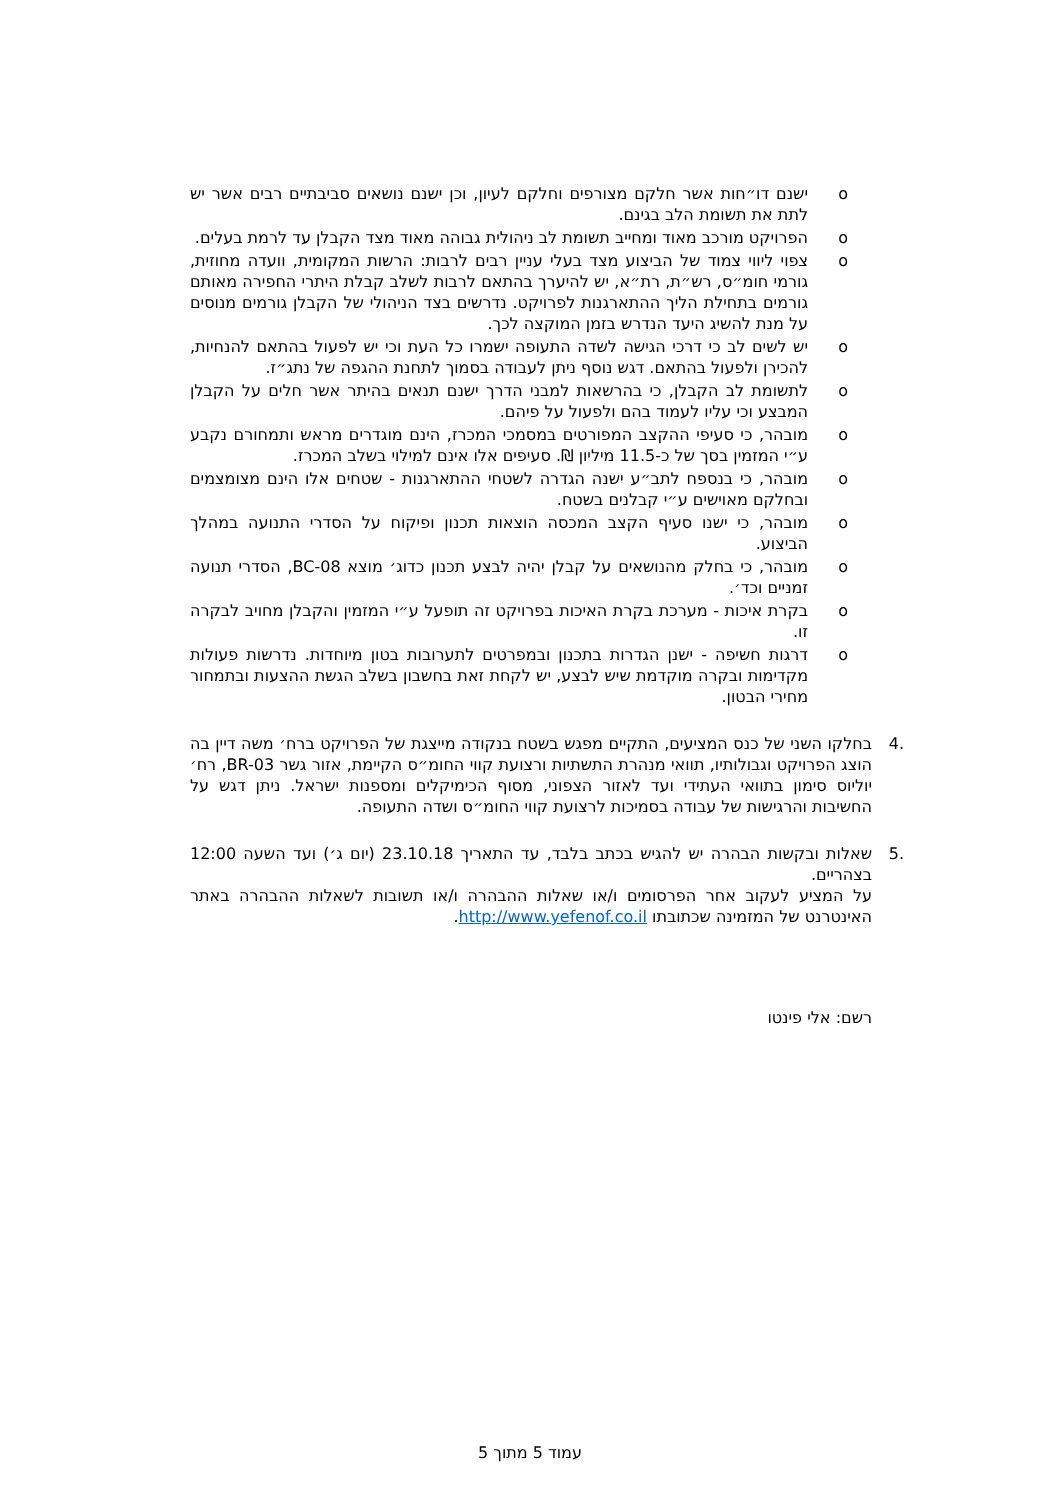o ישנם דו״חות אשר חלקם מצורפים וחלקם לעיון, וכן ישנם נושאים סביבתיים רבים אשר יש לתת את תשומת הלב בגינם.
o הפרויקט מורכב מאוד ומחייב תשומת לב ניהולית גבוהה מאוד מצד הקבלן עד לרמת בעלים.
o צפוי ליווי צמוד של הביצוע מצד בעלי עניין רבים לרבות: הרשות המקומית, וועדה מחוזית, גורמי חומ״ס, רש״ת, רת״א, יש להיערך בהתאם לרבות לשלב קבלת היתרי החפירה מאותם גורמים בתחילת הליך ההתארגנות לפרויקט. נדרשים בצד הניהולי של הקבלן גורמים מנוסים על מנת להשיג היעד הנדרש בזמן המוקצה לכך.
o יש לשים לב כי דרכי הגישה לשדה התעופה ישמרו כל העת וכי יש לפעול בהתאם להנחיות, להכירן ולפעול בהתאם. דגש נוסף ניתן לעבודה בסמוך לתחנת ההגפה של נתג״ז.
o לתשומת לב הקבלן, כי בהרשאות למבני הדרך ישנם תנאים בהיתר אשר חלים על הקבלן המבצע וכי עליו לעמוד בהם ולפעול על פיהם.
o מובהר, כי סעיפי ההקצב המפורטים במסמכי המכרז, הינם מוגדרים מראש ותמחורם נקבע ע״י המזמין בסך של כ-11.5 מיליון ₪. סעיפים אלו אינם למילוי בשלב המכרז.
o מובהר, כי בנספח לתב״ע ישנה הגדרה לשטחי ההתארגנות - שטחים אלו הינם מצומצמים ובחלקם מאוישים ע״י קבלנים בשטח.
o מובהר, כי ישנו סעיף הקצב המכסה הוצאות תכנון ופיקוח על הסדרי התנועה במהלך הביצוע.
o מובהר, כי בחלק מהנושאים על קבלן יהיה לבצע תכנון כדוג׳ מוצא BC-08, הסדרי תנועה זמניים וכד׳.
o בקרת איכות - מערכת בקרת האיכות בפרויקט זה תופעל ע״י המזמין והקבלן מחויב לבקרה זו.
o דרגות חשיפה - ישנן הגדרות בתכנון ובמפרטים לתערובות בטון מיוחדות. נדרשות פעולות מקדימות ובקרה מוקדמת שיש לבצע, יש לקחת זאת בחשבון בשלב הגשת ההצעות ובתמחור מחירי הבטון.
.4 בחלקו השני של כנס המציעים, התקיים מפגש בשטח בנקודה מייצגת של הפרויקט ברח׳ משה דיין בה הוצג הפרויקט וגבולותיו, תוואי מנהרת התשתיות ורצועת קווי החומ״ס הקיימת, אזור גשר BR-03, רח׳ יוליוס סימון בתוואי העתידי ועד לאזור הצפוני, מסוף הכימיקלים ומספנות ישראל. ניתן דגש על החשיבות והרגישות של עבודה בסמיכות לרצועת קווי החומ״ס ושדה התעופה.
.5 שאלות ובקשות הבהרה יש להגיש בכתב בלבד, עד התאריך 23.10.18 (יום ג׳) ועד השעה 12:00 בצהריים.
על המציע לעקוב אחר הפרסומים ו/או שאלות ההבהרה ו/או תשובות לשאלות ההבהרה באתר האינטרנט של המזמינה שכתובתו http://www.yefenof.co.il.
רשם: אלי פינטו
עמוד 5 מתוך 5